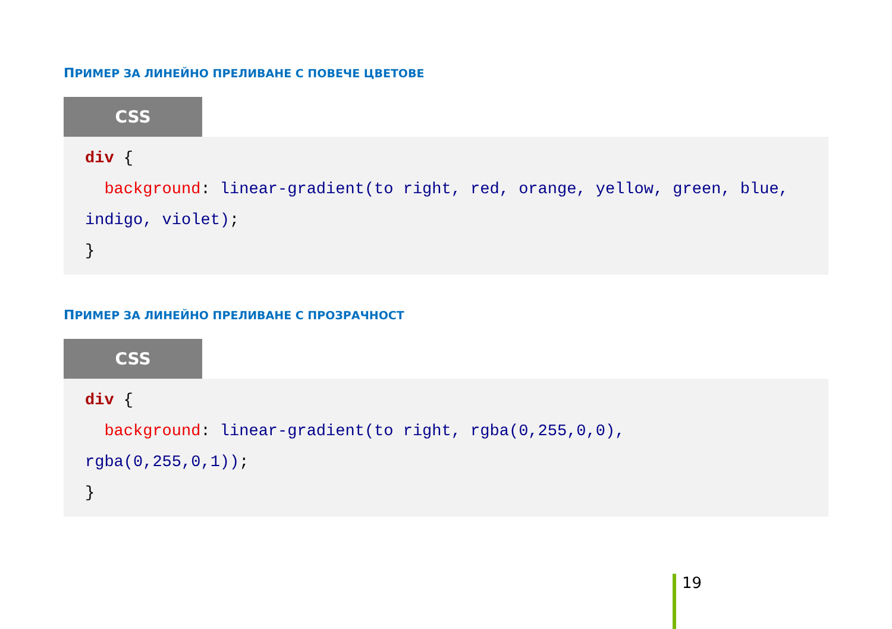ПРИМЕР ЗА ЛИНЕЙНО ПРЕЛИВАНЕ С ПОВЕЧЕ ЦВЕТОВЕ
CSS
div {
background: linear-gradient(to right, red, orange, yellow, green, blue, indigo, violet);
}
ПРИМЕР ЗА ЛИНЕЙНО ПРЕЛИВАНЕ С ПРОЗРАЧНОСТ
CSS
div {
background: linear-gradient(to right, rgba(0,255,0,0),
rgba(0,255,0,1));
}
19